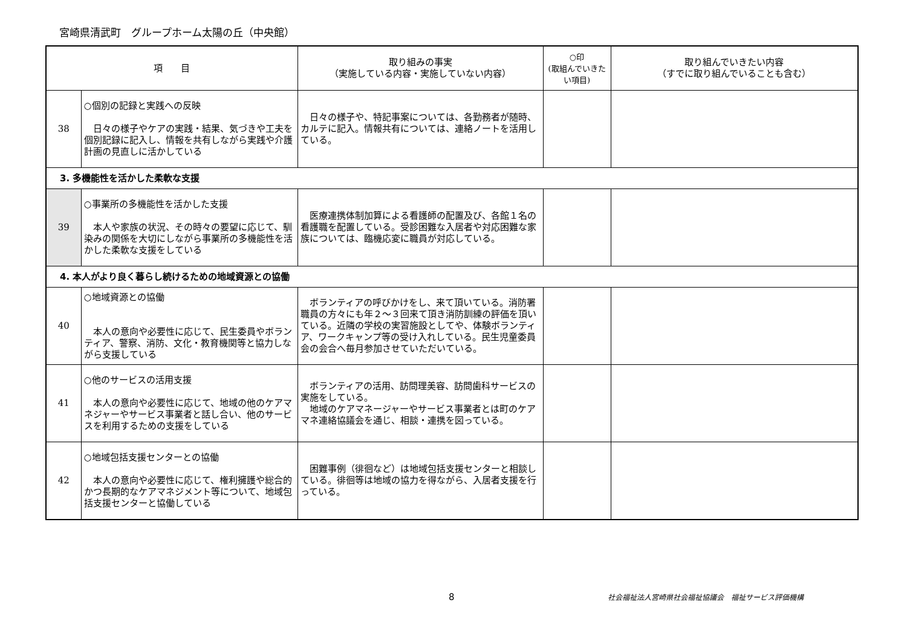宮崎県清武町　グループホーム太陽の丘（中央館）
| 項 目 | | 取り組みの事実 （実施している内容・実施していない内容） | ○印 (取組んでいきたい項目) | 取り組んでいきたい内容 （すでに取り組んでいることも含む） |
| --- | --- | --- | --- | --- |
| 38 | ○個別の記録と実践への反映 日々の様子やケアの実践・結果、気づきや工夫を個別記録に記入し、情報を共有しながら実践や介護計画の見直しに活かしている | 日々の様子や、特記事案については、各勤務者が随時、カルテに記入。情報共有については、連絡ノートを活用している。 | | |
| 3. 多機能性を活かした柔軟な支援 | | | | |
| 39 | ○事業所の多機能性を活かした支援 本人や家族の状況、その時々の要望に応じて、馴染みの関係を大切にしながら事業所の多機能性を活かした柔軟な支援をしている | 医療連携体制加算による看護師の配置及び、各館１名の看護職を配置している。受診困難な入居者や対応困難な家族については、臨機応変に職員が対応している。 | | |
| 4. 本人がより良く暮らし続けるための地域資源との協働 | | | | |
| 40 | ○地域資源との協働 本人の意向や必要性に応じて、民生委員やボランティア、警察、消防、文化・教育機関等と協力しながら支援している | ボランティアの呼びかけをし、来て頂いている。消防署職員の方々にも年２～３回来て頂き消防訓練の評価を頂いている。近隣の学校の実習施設としてや、体験ボランティア、ワークキャンプ等の受け入れしている。民生児童委員会の会合へ毎月参加させていただいている。 | | |
| 41 | ○他のサービスの活用支援 本人の意向や必要性に応じて、地域の他のケアマネジャーやサービス事業者と話し合い、他のサービスを利用するための支援をしている | ボランティアの活用、訪問理美容、訪問歯科サービスの実施をしている。 地域のケアマネージャーやサービス事業者とは町のケアマネ連絡協議会を通じ、相談・連携を図っている。 | | |
| 42 | ○地域包括支援センターとの協働 本人の意向や必要性に応じて、権利擁護や総合的かつ長期的なケアマネジメント等について、地域包括支援センターと協働している | 困難事例（徘徊など）は地域包括支援センターと相談している。徘徊等は地域の協力を得ながら、入居者支援を行っている。 | | |
8 社会福祉法人宮崎県社会福祉協議会　福祉サービス評価機構